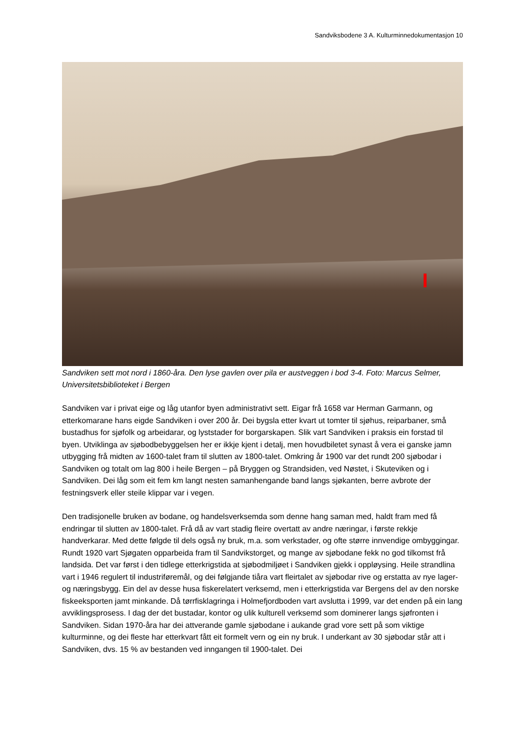Sandviksbodene 3 A. Kulturminnedokumentasjon 10
Sandviken sett mot nord i 1860-åra. Den lyse gavlen over pila er austveggen i bod 3-4. Foto: Marcus Selmer, Universitetsbiblioteket i Bergen
Sandviken var i privat eige og låg utanfor byen administrativt sett. Eigar frå 1658 var Herman Garmann, og etterkomarane hans eigde Sandviken i over 200 år. Dei bygsla etter kvart ut tomter til sjøhus, reiparbaner, små bustadhus for sjøfolk og arbeidarar, og lyststader for borgarskapen. Slik vart Sandviken i praksis ein forstad til byen. Utviklinga av sjøbodbebyggelsen her er ikkje kjent i detalj, men hovudbiletet synast å vera ei ganske jamn utbygging frå midten av 1600-talet fram til slutten av 1800-talet. Omkring år 1900 var det rundt 200 sjøbodar i Sandviken og totalt om lag 800 i heile Bergen – på Bryggen og Strandsiden, ved Nøstet, i Skuteviken og i Sandviken. Dei låg som eit fem km langt nesten samanhengande band langs sjøkanten, berre avbrote der festningsverk eller steile klippar var i vegen.
Den tradisjonelle bruken av bodane, og handelsverksemda som denne hang saman med, haldt fram med få endringar til slutten av 1800-talet. Frå då av vart stadig fleire overtatt av andre næringar, i første rekkje handverkarar. Med dette følgde til dels også ny bruk, m.a. som verkstader, og ofte større innvendige ombyggingar. Rundt 1920 vart Sjøgaten opparbeida fram til Sandvikstorget, og mange av sjøbodane fekk no god tilkomst frå landsida. Det var først i den tidlege etterkrigstida at sjøbodmiljøet i Sandviken gjekk i oppløysing. Heile strandlina vart i 1946 regulert til industriføremål, og dei følgjande tiåra vart fleirtalet av sjøbodar rive og erstatta av nye lager- og næringsbygg. Ein del av desse husa fiskerelatert verksemd, men i etterkrigstida var Bergens del av den norske fiskeeksporten jamt minkande. Då tørrfisklagringa i Holmefjordboden vart avslutta i 1999, var det enden på ein lang avviklingsprosess. I dag der det bustadar, kontor og ulik kulturell verksemd som dominerer langs sjøfronten i Sandviken. Sidan 1970-åra har dei attverande gamle sjøbodane i aukande grad vore sett på som viktige kulturminne, og dei fleste har etterkvart fått eit formelt vern og ein ny bruk. I underkant av 30 sjøbodar står att i Sandviken, dvs. 15 % av bestanden ved inngangen til 1900-talet. Dei